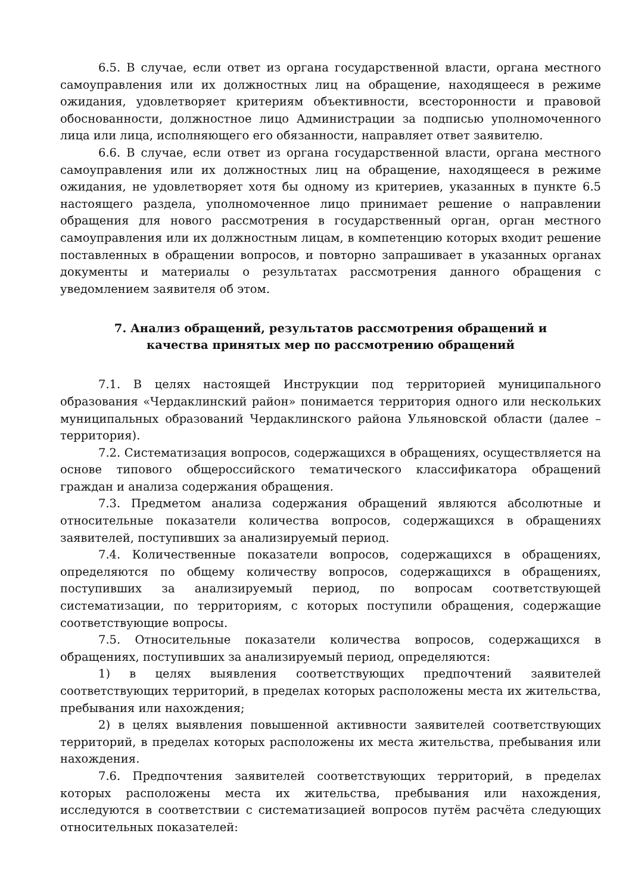6.5. В случае, если ответ из органа государственной власти, органа местного самоуправления или их должностных лиц на обращение, находящееся в режиме ожидания, удовлетворяет критериям объективности, всесторонности и правовой обоснованности, должностное лицо Администрации за подписью уполномоченного лица или лица, исполняющего его обязанности, направляет ответ заявителю.
6.6. В случае, если ответ из органа государственной власти, органа местного самоуправления или их должностных лиц на обращение, находящееся в режиме ожидания, не удовлетворяет хотя бы одному из критериев, указанных в пункте 6.5 настоящего раздела, уполномоченное лицо принимает решение о направлении обращения для нового рассмотрения в государственный орган, орган местного самоуправления или их должностным лицам, в компетенцию которых входит решение поставленных в обращении вопросов, и повторно запрашивает в указанных органах документы и материалы о результатах рассмотрения данного обращения с уведомлением заявителя об этом.
7. Анализ обращений, результатов рассмотрения обращений и качества принятых мер по рассмотрению обращений
7.1. В целях настоящей Инструкции под территорией муниципального образования «Чердаклинский район» понимается территория одного или нескольких муниципальных образований Чердаклинского района Ульяновской области (далее – территория).
7.2. Систематизация вопросов, содержащихся в обращениях, осуществляется на основе типового общероссийского тематического классификатора обращений граждан и анализа содержания обращения.
7.3. Предметом анализа содержания обращений являются абсолютные и относительные показатели количества вопросов, содержащихся в обращениях заявителей, поступивших за анализируемый период.
7.4. Количественные показатели вопросов, содержащихся в обращениях, определяются по общему количеству вопросов, содержащихся в обращениях, поступивших за анализируемый период, по вопросам соответствующей систематизации, по территориям, с которых поступили обращения, содержащие соответствующие вопросы.
7.5. Относительные показатели количества вопросов, содержащихся в обращениях, поступивших за анализируемый период, определяются:
1) в целях выявления соответствующих предпочтений заявителей соответствующих территорий, в пределах которых расположены места их жительства, пребывания или нахождения;
2) в целях выявления повышенной активности заявителей соответствующих территорий, в пределах которых расположены их места жительства, пребывания или нахождения.
7.6. Предпочтения заявителей соответствующих территорий, в пределах которых расположены места их жительства, пребывания или нахождения, исследуются в соответствии с систематизацией вопросов путём расчёта следующих относительных показателей: